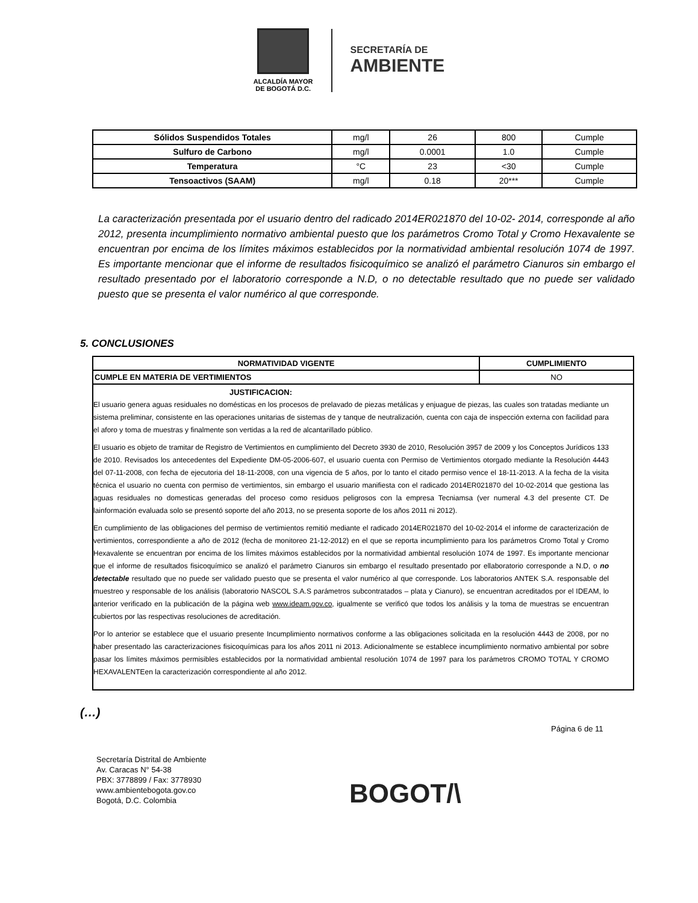ALCALDÍA MAYOR
DE BOGOTÁ D.C.
SECRETARÍA DE
AMBIENTE
| Sólidos Suspendidos Totales | mg/l | 26 | 800 | Cumple |
| Sulfuro de Carbono | mg/l | 0.0001 | 1.0 | Cumple |
| Temperatura | °C | 23 | <30 | Cumple |
| Tensoactivos (SAAM) | mg/l | 0.18 | 20*** | Cumple |
La caracterización presentada por el usuario dentro del radicado 2014ER021870 del 10-02- 2014, corresponde al año 2012, presenta incumplimiento normativo ambiental puesto que los parámetros Cromo Total y Cromo Hexavalente se encuentran por encima de los límites máximos establecidos por la normatividad ambiental resolución 1074 de 1997. Es importante mencionar que el informe de resultados fisicoquímico se analizó el parámetro Cianuros sin embargo el resultado presentado por el laboratorio corresponde a N.D, o no detectable resultado que no puede ser validado puesto que se presenta el valor numérico al que corresponde.
5. CONCLUSIONES
| NORMATIVIDAD VIGENTE | CUMPLIMIENTO |
| --- | --- |
| CUMPLE EN MATERIA DE VERTIMIENTOS | NO |
| JUSTIFICACION: El usuario genera aguas residuales no domésticas en los procesos de prelavado de piezas metálicas y enjuague de piezas, las cuales son tratadas mediante un sistema preliminar, consistente en las operaciones unitarias de sistemas de y tanque de neutralización, cuenta con caja de inspección externa con facilidad para el aforo y toma de muestras y finalmente son vertidas a la red de alcantarillado público. El usuario es objeto de tramitar de Registro de Vertimientos en cumplimiento del Decreto 3930 de 2010, Resolución 3957 de 2009 y los Conceptos Jurídicos 133 de 2010. Revisados los antecedentes del Expediente DM-05-2006-607, el usuario cuenta con Permiso de Vertimientos otorgado mediante la Resolución 4443 del 07-11-2008, con fecha de ejecutoria del 18-11-2008, con una vigencia de 5 años, por lo tanto el citado permiso vence el 18-11-2013. A la fecha de la visita técnica el usuario no cuenta con permiso de vertimientos, sin embargo el usuario manifiesta con el radicado 2014ER021870 del 10-02-2014 que gestiona las aguas residuales no domesticas generadas del proceso como residuos peligrosos con la empresa Tecniamsa (ver numeral 4.3 del presente CT. De lainformación evaluada solo se presentó soporte del año 2013, no se presenta soporte de los años 2011 ni 2012). En cumplimiento de las obligaciones del permiso de vertimientos remitió mediante el radicado 2014ER021870 del 10-02-2014 el informe de caracterización de vertimientos, correspondiente a año de 2012 (fecha de monitoreo 21-12-2012) en el que se reporta incumplimiento para los parámetros Cromo Total y Cromo Hexavalente se encuentran por encima de los límites máximos establecidos por la normatividad ambiental resolución 1074 de 1997. Es importante mencionar que el informe de resultados fisicoquímico se analizó el parámetro Cianuros sin embargo el resultado presentado por ellaboratorio corresponde a N.D, o no detectable resultado que no puede ser validado puesto que se presenta el valor numérico al que corresponde. Los laboratorios ANTEK S.A. responsable del muestreo y responsable de los análisis (laboratorio NASCOL S.A.S parámetros subcontratados – plata y Cianuro), se encuentran acreditados por el IDEAM, lo anterior verificado en la publicación de la página web www.ideam.gov.co , igualmente se verificó que todos los análisis y la toma de muestras se encuentran cubiertos por las respectivas resoluciones de acreditación. Por lo anterior se establece que el usuario presente Incumplimiento normativos conforme a las obligaciones solicitada en la resolución 4443 de 2008, por no haber presentado las caracterizaciones fisicoquímicas para los años 2011 ni 2013. Adicionalmente se establece incumplimiento normativo ambiental por sobre pasar los límites máximos permisibles establecidos por la normatividad ambiental resolución 1074 de 1997 para los parámetros CROMO TOTAL Y CROMO HEXAVALENTEen la caracterización correspondiente al año 2012. | |
(…)
Página 6 de 11
Secretaría Distrital de Ambiente
Av. Caracas N° 54-38
PBX: 3778899 / Fax: 3778930
www.ambientebogota.gov.co
Bogotá, D.C. Colombia
BOGOT/\